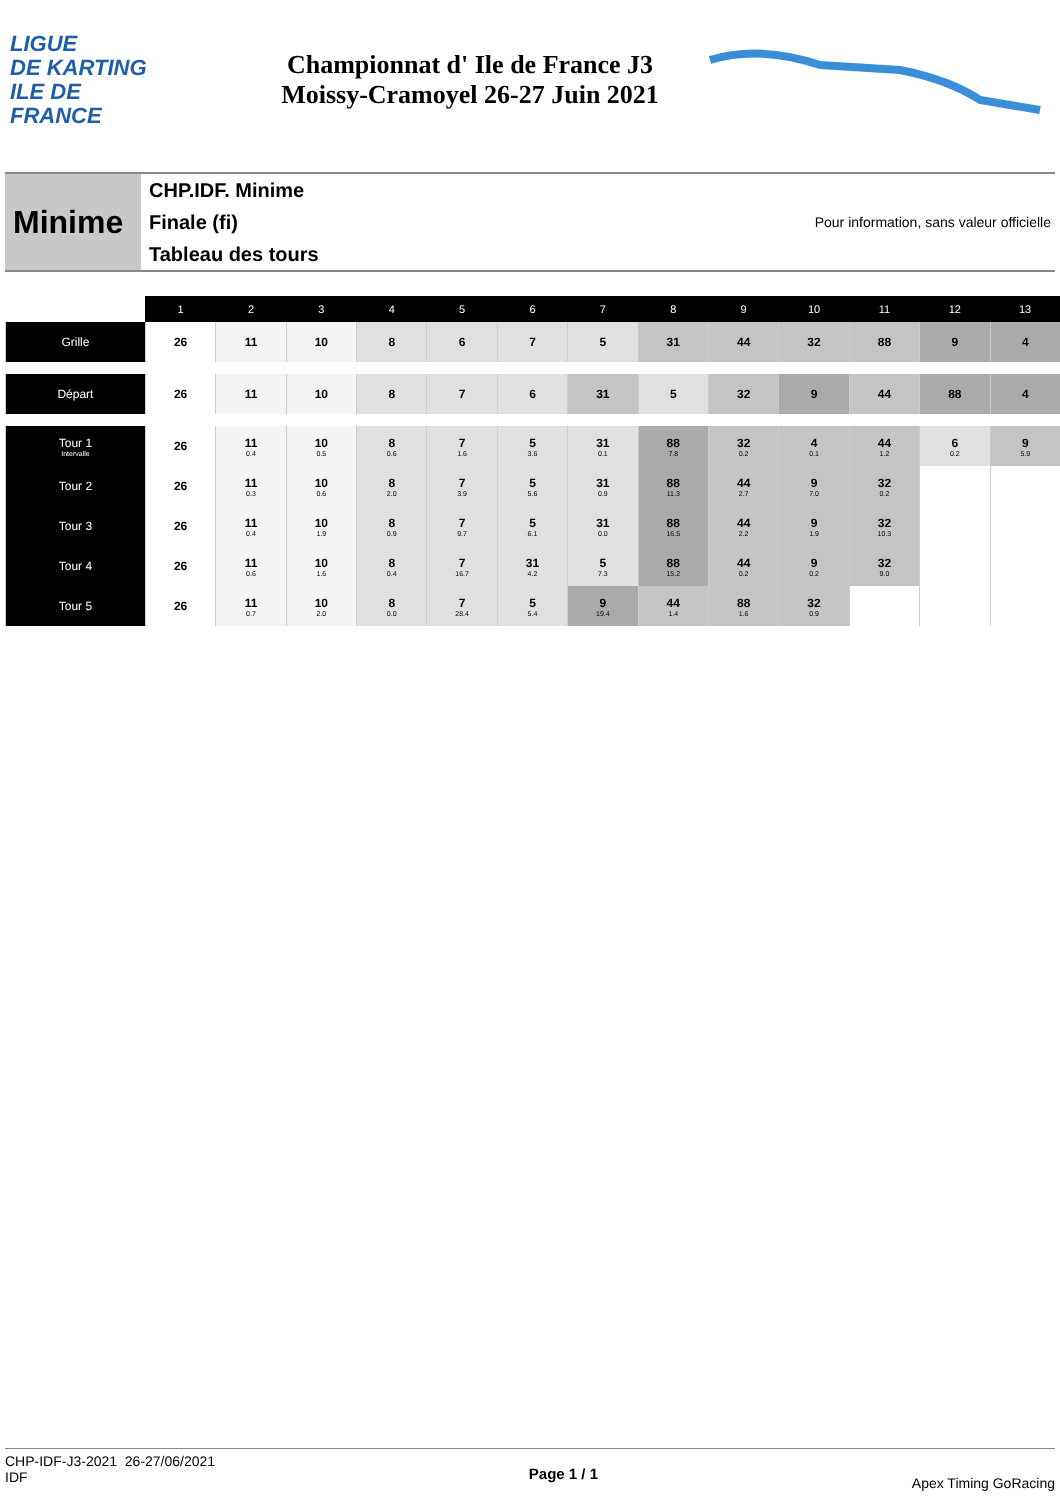LIGUE
DE KARTING
ILE DE
FRANCE
Championnat d' Ile de France J3
Moissy-Cramoyel 26-27 Juin 2021
Minime
CHP.IDF. Minime
Finale (fi)
Tableau des tours
Pour information, sans valeur officielle
| | 1 | 2 | 3 | 4 | 5 | 6 | 7 | 8 | 9 | 10 | 11 | 12 | 13 |
| --- | --- | --- | --- | --- | --- | --- | --- | --- | --- | --- | --- | --- | --- |
| Grille | 26 | 11 | 10 | 8 | 6 | 7 | 5 | 31 | 44 | 32 | 88 | 9 | 4 |
| Départ | 26 | 11 | 10 | 8 | 7 | 6 | 31 | 5 | 32 | 9 | 44 | 88 | 4 |
| Tour 1 Intervalle | 26 | 11 0.4 | 10 0.5 | 8 0.6 | 7 1.6 | 5 3.6 | 31 0.1 | 88 7.8 | 32 0.2 | 4 0.1 | 44 1.2 | 6 0.2 | 9 5.9 |
| Tour 2 | 26 | 11 0.3 | 10 0.6 | 8 2.0 | 7 3.9 | 5 5.6 | 31 0.9 | 88 11.3 | 44 2.7 | 9 7.0 | 32 0.2 | | |
| Tour 3 | 26 | 11 0.4 | 10 1.9 | 8 0.9 | 7 9.7 | 5 6.1 | 31 0.0 | 88 16.5 | 44 2.2 | 9 1.9 | 32 10.3 | | |
| Tour 4 | 26 | 11 0.6 | 10 1.6 | 8 0.4 | 7 16.7 | 31 4.2 | 5 7.3 | 88 15.2 | 44 0.2 | 9 0.2 | 32 9.0 | | |
| Tour 5 | 26 | 11 0.7 | 10 2.0 | 8 0.0 | 7 28.4 | 5 5.4 | 9 19.4 | 44 1.4 | 88 1.6 | 32 0.9 | | | |
CHP-IDF-J3-2021 26-27/06/2021
IDF
Page 1 / 1
Apex Timing GoRacing